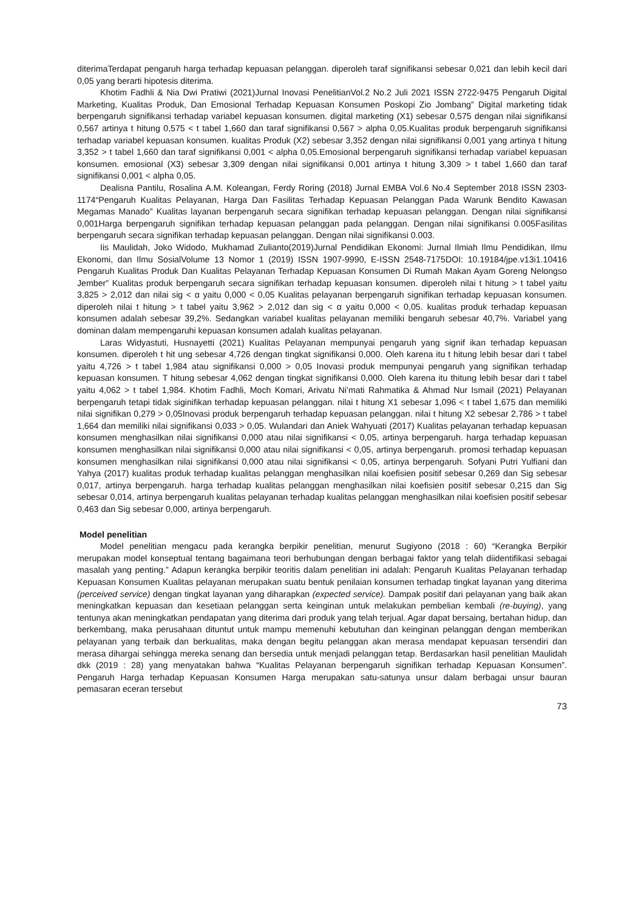diterimaTerdapat pengaruh harga terhadap kepuasan pelanggan. diperoleh taraf signifikansi sebesar 0,021 dan lebih kecil dari 0,05 yang berarti hipotesis diterima.
Khotim Fadhli & Nia Dwi Pratiwi (2021)Jurnal Inovasi PenelitianVol.2 No.2 Juli 2021 ISSN 2722-9475 Pengaruh Digital Marketing, Kualitas Produk, Dan Emosional Terhadap Kepuasan Konsumen Poskopi Zio Jombang” Digital marketing tidak berpengaruh signifikansi terhadap variabel kepuasan konsumen. digital marketing (X1) sebesar 0,575 dengan nilai signifikansi 0,567 artinya t hitung 0,575 < t tabel 1,660 dan taraf signifikansi 0,567 > alpha 0,05.Kualitas produk berpengaruh signifikansi terhadap variabel kepuasan konsumen. kualitas Produk (X2) sebesar 3,352 dengan nilai signifikansi 0,001 yang artinya t hitung 3,352 > t tabel 1,660 dan taraf signifikansi 0,001 < alpha 0,05.Emosional berpengaruh signifikansi terhadap variabel kepuasan konsumen. emosional (X3) sebesar 3,309 dengan nilai signifikansi 0,001 artinya t hitung 3,309 > t tabel 1,660 dan taraf signifikansi 0,001 < alpha 0,05.
Dealisna Pantilu, Rosalina A.M. Koleangan, Ferdy Roring (2018) Jurnal EMBA Vol.6 No.4 September 2018 ISSN 2303-1174“Pengaruh Kualitas Pelayanan, Harga Dan Fasilitas Terhadap Kepuasan Pelanggan Pada Warunk Bendito Kawasan Megamas Manado” Kualitas layanan berpengaruh secara signifikan terhadap kepuasan pelanggan. Dengan nilai signifikansi 0,001Harga berpengaruh signifikan terhadap kepuasan pelanggan pada pelanggan. Dengan nilai signifikansi 0.005Fasilitas berpengaruh secara signifikan terhadap kepuasan pelanggan. Dengan nilai signifikansi 0.003.
Iis Maulidah, Joko Widodo, Mukhamad Zulianto(2019)Jurnal Pendidikan Ekonomi: Jurnal Ilmiah Ilmu Pendidikan, Ilmu Ekonomi, dan Ilmu SosialVolume 13 Nomor 1 (2019) ISSN 1907-9990, E-ISSN 2548-7175DOI: 10.19184/jpe.v13i1.10416 Pengaruh Kualitas Produk Dan Kualitas Pelayanan Terhadap Kepuasan Konsumen Di Rumah Makan Ayam Goreng Nelongso Jember” Kualitas produk berpengaruh secara signifikan terhadap kepuasan konsumen. diperoleh nilai t hitung > t tabel yaitu 3,825 > 2,012 dan nilai sig < α yaitu 0,000 < 0,05 Kualitas pelayanan berpengaruh signifikan terhadap kepuasan konsumen. diperoleh nilai t hitung > t tabel yaitu 3,962 > 2,012 dan sig < α yaitu 0,000 < 0,05. kualitas produk terhadap kepuasan konsumen adalah sebesar 39,2%. Sedangkan variabel kualitas pelayanan memiliki bengaruh sebesar 40,7%. Variabel yang dominan dalam mempengaruhi kepuasan konsumen adalah kualitas pelayanan.
Laras Widyastuti, Husnayetti (2021) Kualitas Pelayanan mempunyai pengaruh yang signif ikan terhadap kepuasan konsumen. diperoleh t hit ung sebesar 4,726 dengan tingkat signifikansi 0,000. Oleh karena itu t hitung lebih besar dari t tabel yaitu 4,726 > t tabel 1,984 atau signifikansi 0,000 > 0,05 Inovasi produk mempunyai pengaruh yang signifikan terhadap kepuasan konsumen. T hitung sebesar 4,062 dengan tingkat signifikansi 0,000. Oleh karena itu thitung lebih besar dari t tabel yaitu 4,062 > t tabel 1,984. Khotim Fadhli, Moch Komari, Arivatu Ni’mati Rahmatika & Ahmad Nur Ismail (2021) Pelayanan berpengaruh tetapi tidak siginifikan terhadap kepuasan pelanggan. nilai t hitung X1 sebesar 1,096 < t tabel 1,675 dan memiliki nilai signifikan 0,279 > 0,05Inovasi produk berpengaruh terhadap kepuasan pelanggan. nilai t hitung X2 sebesar 2,786 > t tabel 1,664 dan memiliki nilai signifikansi 0,033 > 0,05. Wulandari dan Aniek Wahyuati (2017) Kualitas pelayanan terhadap kepuasan konsumen menghasilkan nilai signifikansi 0,000 atau nilai signifikansi < 0,05, artinya berpengaruh. harga terhadap kepuasan konsumen menghasilkan nilai signifikansi 0,000 atau nilai signifikansi < 0,05, artinya berpengaruh. promosi terhadap kepuasan konsumen menghasilkan nilai signifikansi 0,000 atau nilai signifikansi < 0,05, artinya berpengaruh. Sofyani Putri Yulfiani dan Yahya (2017) kualitas produk terhadap kualitas pelanggan menghasilkan nilai koefisien positif sebesar 0,269 dan Sig sebesar 0,017, artinya berpengaruh. harga terhadap kualitas pelanggan menghasilkan nilai koefisien positif sebesar 0,215 dan Sig sebesar 0,014, artinya berpengaruh kualitas pelayanan terhadap kualitas pelanggan menghasilkan nilai koefisien positif sebesar 0,463 dan Sig sebesar 0,000, artinya berpengaruh.
Model penelitian
Model penelitian mengacu pada kerangka berpikir penelitian, menurut Sugiyono (2018 : 60) “Kerangka Berpikir merupakan model konseptual tentang bagaimana teori berhubungan dengan berbagai faktor yang telah diidentifikasi sebagai masalah yang penting.” Adapun kerangka berpikir teoritis dalam penelitian ini adalah: Pengaruh Kualitas Pelayanan terhadap Kepuasan Konsumen Kualitas pelayanan merupakan suatu bentuk penilaian konsumen terhadap tingkat layanan yang diterima (perceived service) dengan tingkat layanan yang diharapkan (expected service). Dampak positif dari pelayanan yang baik akan meningkatkan kepuasan dan kesetiaan pelanggan serta keinginan untuk melakukan pembelian kembali (re-buying), yang tentunya akan meningkatkan pendapatan yang diterima dari produk yang telah terjual. Agar dapat bersaing, bertahan hidup, dan berkembang, maka perusahaan dituntut untuk mampu memenuhi kebutuhan dan keinginan pelanggan dengan memberikan pelayanan yang terbaik dan berkualitas, maka dengan begitu pelanggan akan merasa mendapat kepuasan tersendiri dan merasa dihargai sehingga mereka senang dan bersedia untuk menjadi pelanggan tetap. Berdasarkan hasil penelitian Maulidah dkk (2019 : 28) yang menyatakan bahwa “Kualitas Pelayanan berpengaruh signifikan terhadap Kepuasan Konsumen”. Pengaruh Harga terhadap Kepuasan Konsumen Harga merupakan satu-satunya unsur dalam berbagai unsur bauran pemasaran eceran tersebut
73